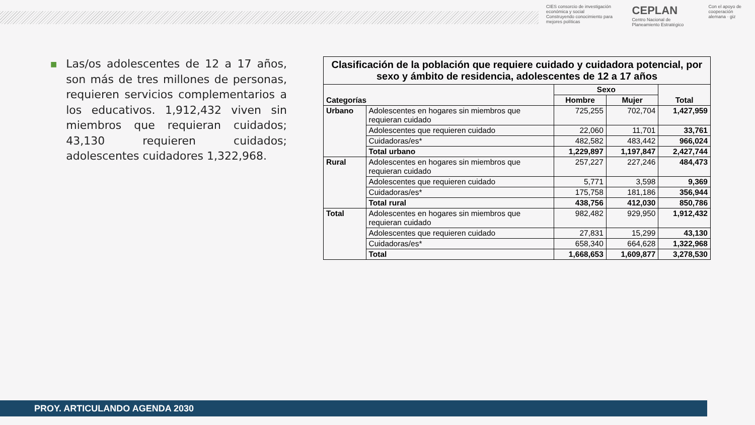CIES consorcio de investigación económica y social
Construyendo conocimiento para mejores políticas
CEPLAN
Centro Nacional de Planeamiento Estratégico
Con el apoyo de
cooperación alemana · giz
■
Las/os adolescentes de 12 a 17 años, son más de tres millones de personas, requieren servicios complementarios a los educativos. 1,912,432 viven sin miembros que requieran cuidados; 43,130 requieren cuidados; adolescentes cuidadores 1,322,968.
| Clasificación de la población que requiere cuidado y cuidadora potencial, por sexo y ámbito de residencia, adolescentes de 12 a 17 años | | | | |
| --- | --- | --- | --- | --- |
| Categorías | | Sexo | | Total |
| | | Hombre | Mujer | |
| Urbano | Adolescentes en hogares sin miembros que requieran cuidado | 725,255 | 702,704 | 1,427,959 |
| | Adolescentes que requieren cuidado | 22,060 | 11,701 | 33,761 |
| | Cuidadoras/es* | 482,582 | 483,442 | 966,024 |
| | Total urbano | 1,229,897 | 1,197,847 | 2,427,744 |
| Rural | Adolescentes en hogares sin miembros que requieran cuidado | 257,227 | 227,246 | 484,473 |
| | Adolescentes que requieren cuidado | 5,771 | 3,598 | 9,369 |
| | Cuidadoras/es* | 175,758 | 181,186 | 356,944 |
| | Total rural | 438,756 | 412,030 | 850,786 |
| Total | Adolescentes en hogares sin miembros que requieran cuidado | 982,482 | 929,950 | 1,912,432 |
| | Adolescentes que requieren cuidado | 27,831 | 15,299 | 43,130 |
| | Cuidadoras/es* | 658,340 | 664,628 | 1,322,968 |
| | Total | 1,668,653 | 1,609,877 | 3,278,530 |
PROY. ARTICULANDO AGENDA 2030